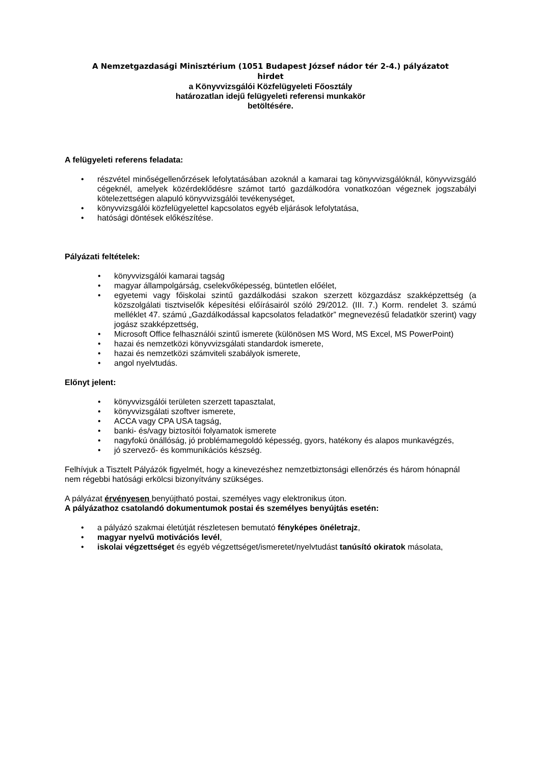A Nemzetgazdasági Minisztérium (1051 Budapest József nádor tér 2-4.) pályázatot
hirdet
a Könyvvizsgálói Közfelügyeleti Főosztály
határozatlan idejű felügyeleti referensi munkakör
betöltésére.
A felügyeleti referens feladata:
részvétel minőségellenőrzések lefolytatásában azoknál a kamarai tag könyvvizsgálóknál, könyvvizsgáló cégeknél, amelyek közérdeklődésre számot tartó gazdálkodóra vonatkozóan végeznek jogszabályi kötelezettségen alapuló könyvvizsgálói tevékenységet,
könyvvizsgálói közfelügyelettel kapcsolatos egyéb eljárások lefolytatása,
hatósági döntések előkészítése.
Pályázati feltételek:
könyvvizsgálói kamarai tagság
magyar állampolgárság, cselekvőképesség, büntetlen előélet,
egyetemi vagy főiskolai szintű gazdálkodási szakon szerzett közgazdász szakképzettség (a közszolgálati tisztviselők képesítési előírásairól szóló 29/2012. (III. 7.) Korm. rendelet 3. számú melléklet 47. számú „Gazdálkodással kapcsolatos feladatkör” megnevezésű feladatkör szerint) vagy jogász szakképzettség,
Microsoft Office felhasználói szintű ismerete (különösen MS Word, MS Excel, MS PowerPoint)
hazai és nemzetközi könyvvizsgálati standardok ismerete,
hazai és nemzetközi számviteli szabályok ismerete,
angol nyelvtudás.
Előnyt jelent:
könyvvizsgálói területen szerzett tapasztalat,
könyvvizsgálati szoftver ismerete,
ACCA vagy CPA USA tagság,
banki- és/vagy biztosítói folyamatok ismerete
nagyfokú önállóság, jó problémamegoldó képesség, gyors, hatékony és alapos munkavégzés,
jó szervező- és kommunikációs készség.
Felhívjuk a Tisztelt Pályázók figyelmét, hogy a kinevezéshez nemzetbiztonsági ellenőrzés és három hónapnál nem régebbi hatósági erkölcsi bizonyítvány szükséges.
A pályázat érvényesen benyújtható postai, személyes vagy elektronikus úton.
A pályázathoz csatolandó dokumentumok postai és személyes benyújtás esetén:
a pályázó szakmai életútját részletesen bemutató fényképes önéletrajz,
magyar nyelvű motivációs levél,
iskolai végzettséget és egyéb végzettséget/ismeretet/nyelvtudást tanúsító okiratok másolata,